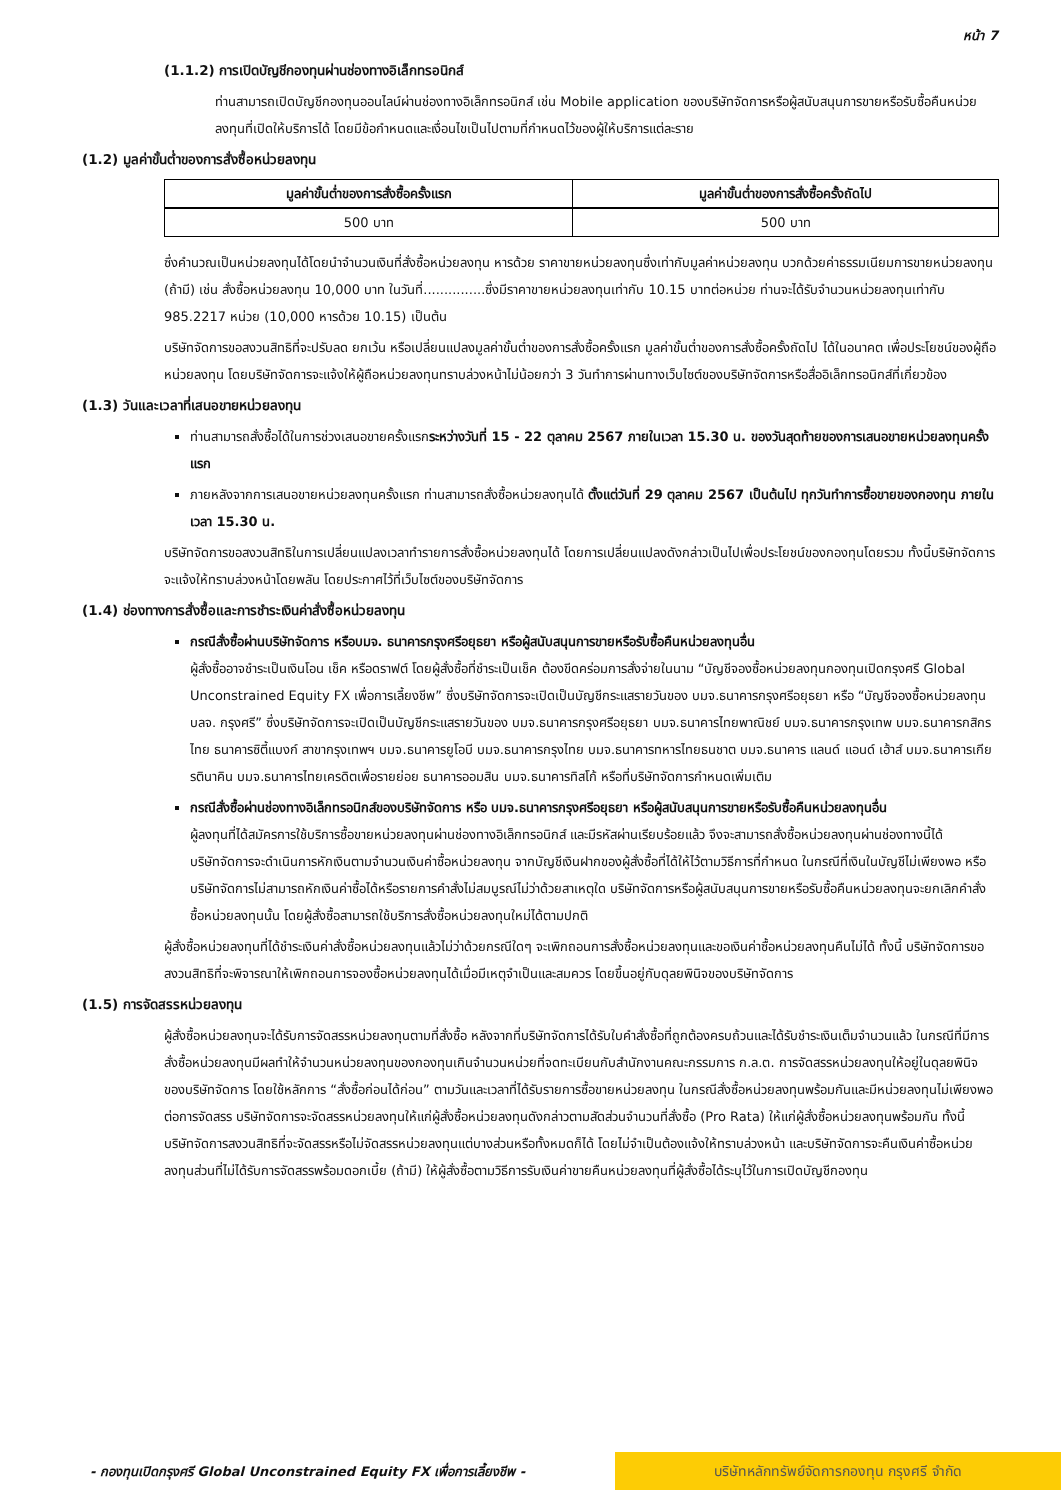หน้า 7
(1.1.2) การเปิดบัญชีกองทุนผ่านช่องทางอิเล็กทรอนิกส์
ท่านสามารถเปิดบัญชีกองทุนออนไลน์ผ่านช่องทางอิเล็กทรอนิกส์ เช่น Mobile application ของบริษัทจัดการหรือผู้สนับสนุนการขายหรือรับซื้อคืนหน่วยลงทุนที่เปิดให้บริการได้ โดยมีข้อกำหนดและเงื่อนไขเป็นไปตามที่กำหนดไว้ของผู้ให้บริการแต่ละราย
(1.2) มูลค่าขั้นต่ำของการสั่งซื้อหน่วยลงทุน
| มูลค่าขั้นต่ำของการสั่งซื้อครั้งแรก | มูลค่าขั้นต่ำของการสั่งซื้อครั้งถัดไป |
| --- | --- |
| 500 บาท | 500 บาท |
ซึ่งคำนวณเป็นหน่วยลงทุนได้โดยนำจำนวนเงินที่สั่งซื้อหน่วยลงทุน หารด้วย ราคาขายหน่วยลงทุนซึ่งเท่ากับมูลค่าหน่วยลงทุน บวกด้วยค่าธรรมเนียมการขายหน่วยลงทุน (ถ้ามี) เช่น สั่งซื้อหน่วยลงทุน 10,000 บาท ในวันที่...............ซึ่งมีราคาขายหน่วยลงทุนเท่ากับ 10.15 บาทต่อหน่วย ท่านจะได้รับจำนวนหน่วยลงทุนเท่ากับ 985.2217 หน่วย (10,000 หารด้วย 10.15) เป็นต้น
บริษัทจัดการขอสงวนสิทธิที่จะปรับลด ยกเว้น หรือเปลี่ยนแปลงมูลค่าขั้นต่ำของการสั่งซื้อครั้งแรก มูลค่าขั้นต่ำของการสั่งซื้อครั้งถัดไป ได้ในอนาคต เพื่อประโยชน์ของผู้ถือหน่วยลงทุน โดยบริษัทจัดการจะแจ้งให้ผู้ถือหน่วยลงทุนทราบล่วงหน้าไม่น้อยกว่า 3 วันทำการผ่านทางเว็บไซต์ของบริษัทจัดการหรือสื่ออิเล็กทรอนิกส์ที่เกี่ยวข้อง
(1.3) วันและเวลาที่เสนอขายหน่วยลงทุน
ท่านสามารถสั่งซื้อได้ในการช่วงเสนอขายครั้งแรกระหว่างวันที่ 15 - 22 ตุลาคม 2567 ภายในเวลา 15.30 น. ของวันสุดท้ายของการเสนอขายหน่วยลงทุนครั้งแรก
ภายหลังจากการเสนอขายหน่วยลงทุนครั้งแรก ท่านสามารถสั่งซื้อหน่วยลงทุนได้ ตั้งแต่วันที่ 29 ตุลาคม 2567 เป็นต้นไป ทุกวันทำการซื้อขายของกองทุน ภายในเวลา 15.30 น.
บริษัทจัดการขอสงวนสิทธิในการเปลี่ยนแปลงเวลาทำรายการสั่งซื้อหน่วยลงทุนได้ โดยการเปลี่ยนแปลงดังกล่าวเป็นไปเพื่อประโยชน์ของกองทุนโดยรวม ทั้งนี้บริษัทจัดการจะแจ้งให้ทราบล่วงหน้าโดยพลัน โดยประกาศไว้ที่เว็บไซต์ของบริษัทจัดการ
(1.4) ช่องทางการสั่งซื้อและการชำระเงินค่าสั่งซื้อหน่วยลงทุน
กรณีสั่งซื้อผ่านบริษัทจัดการ หรือบมจ. ธนาคารกรุงศรีอยุธยา หรือผู้สนับสนุนการขายหรือรับซื้อคืนหน่วยลงทุนอื่น
ผู้สั่งซื้ออาจชำระเป็นเงินโอน เช็ค หรือดราฟต์ โดยผู้สั่งซื้อที่ชำระเป็นเช็ค ต้องขีดคร่อมการสั่งจ่ายในนาม “บัญชีจองซื้อหน่วยลงทุนกองทุนเปิดกรุงศรี Global Unconstrained Equity FX เพื่อการเลี้ยงชีพ” ซึ่งบริษัทจัดการจะเปิดเป็นบัญชีกระแสรายวันของ บมจ.ธนาคารกรุงศรีอยุธยา หรือ “บัญชีจองซื้อหน่วยลงทุน บลจ. กรุงศรี” ซึ่งบริษัทจัดการจะเปิดเป็นบัญชีกระแสรายวันของ บมจ.ธนาคารกรุงศรีอยุธยา บมจ.ธนาคารไทยพาณิชย์ บมจ.ธนาคารกรุงเทพ บมจ.ธนาคารกสิกรไทย ธนาคารซิตี้แบงก์ สาขากรุงเทพฯ บมจ.ธนาคารยูโอบี บมจ.ธนาคารกรุงไทย บมจ.ธนาคารทหารไทยธนชาต บมจ.ธนาคาร แลนด์ แอนด์ เฮ้าส์ บมจ.ธนาคารเกียรตินาคิน บมจ.ธนาคารไทยเครดิตเพื่อรายย่อย ธนาคารออมสิน บมจ.ธนาคารทิสโก้ หรือที่บริษัทจัดการกำหนดเพิ่มเติม
กรณีสั่งซื้อผ่านช่องทางอิเล็กทรอนิกส์ของบริษัทจัดการ หรือ บมจ.ธนาคารกรุงศรีอยุธยา หรือผู้สนับสนุนการขายหรือรับซื้อคืนหน่วยลงทุนอื่น
ผู้ลงทุนที่ได้สมัครการใช้บริการซื้อขายหน่วยลงทุนผ่านช่องทางอิเล็กทรอนิกส์ และมีรหัสผ่านเรียบร้อยแล้ว จึงจะสามารถสั่งซื้อหน่วยลงทุนผ่านช่องทางนี้ได้
บริษัทจัดการจะดำเนินการหักเงินตามจำนวนเงินค่าซื้อหน่วยลงทุน จากบัญชีเงินฝากของผู้สั่งซื้อที่ได้ให้ไว้ตามวิธีการที่กำหนด ในกรณีที่เงินในบัญชีไม่เพียงพอ หรือบริษัทจัดการไม่สามารถหักเงินค่าซื้อได้หรือรายการคำสั่งไม่สมบูรณ์ไม่ว่าด้วยสาเหตุใด บริษัทจัดการหรือผู้สนับสนุนการขายหรือรับซื้อคืนหน่วยลงทุนจะยกเลิกคำสั่งซื้อหน่วยลงทุนนั้น โดยผู้สั่งซื้อสามารถใช้บริการสั่งซื้อหน่วยลงทุนใหม่ได้ตามปกติ
ผู้สั่งซื้อหน่วยลงทุนที่ได้ชำระเงินค่าสั่งซื้อหน่วยลงทุนแล้วไม่ว่าด้วยกรณีใดๆ จะเพิกถอนการสั่งซื้อหน่วยลงทุนและขอเงินค่าซื้อหน่วยลงทุนคืนไม่ได้ ทั้งนี้ บริษัทจัดการขอสงวนสิทธิที่จะพิจารณาให้เพิกถอนการจองซื้อหน่วยลงทุนได้เมื่อมีเหตุจำเป็นและสมควร โดยขึ้นอยู่กับดุลยพินิจของบริษัทจัดการ
(1.5) การจัดสรรหน่วยลงทุน
ผู้สั่งซื้อหน่วยลงทุนจะได้รับการจัดสรรหน่วยลงทุนตามที่สั่งซื้อ หลังจากที่บริษัทจัดการได้รับใบคำสั่งซื้อที่ถูกต้องครบถ้วนและได้รับชำระเงินเต็มจำนวนแล้ว ในกรณีที่มีการสั่งซื้อหน่วยลงทุนมีผลทำให้จำนวนหน่วยลงทุนของกองทุนเกินจำนวนหน่วยที่จดทะเบียนกับสำนักงานคณะกรรมการ ก.ล.ต. การจัดสรรหน่วยลงทุนให้อยู่ในดุลยพินิจของบริษัทจัดการ โดยใช้หลักการ “สั่งซื้อก่อนได้ก่อน” ตามวันและเวลาที่ได้รับรายการซื้อขายหน่วยลงทุน ในกรณีสั่งซื้อหน่วยลงทุนพร้อมกันและมีหน่วยลงทุนไม่เพียงพอต่อการจัดสรร บริษัทจัดการจะจัดสรรหน่วยลงทุนให้แก่ผู้สั่งซื้อหน่วยลงทุนดังกล่าวตามสัดส่วนจำนวนที่สั่งซื้อ (Pro Rata) ให้แก่ผู้สั่งซื้อหน่วยลงทุนพร้อมกัน ทั้งนี้ บริษัทจัดการสงวนสิทธิที่จะจัดสรรหรือไม่จัดสรรหน่วยลงทุนแต่บางส่วนหรือทั้งหมดก็ได้ โดยไม่จำเป็นต้องแจ้งให้ทราบล่วงหน้า และบริษัทจัดการจะคืนเงินค่าซื้อหน่วยลงทุนส่วนที่ไม่ได้รับการจัดสรรพร้อมดอกเบี้ย (ถ้ามี) ให้ผู้สั่งซื้อตามวิธีการรับเงินค่าขายคืนหน่วยลงทุนที่ผู้สั่งซื้อได้ระบุไว้ในการเปิดบัญชีกองทุน
- กองทุนเปิดกรุงศรี Global Unconstrained Equity FX เพื่อการเลี้ยงชีพ -
บริษัทหลักทรัพย์จัดการกองทุน กรุงศรี จำกัด